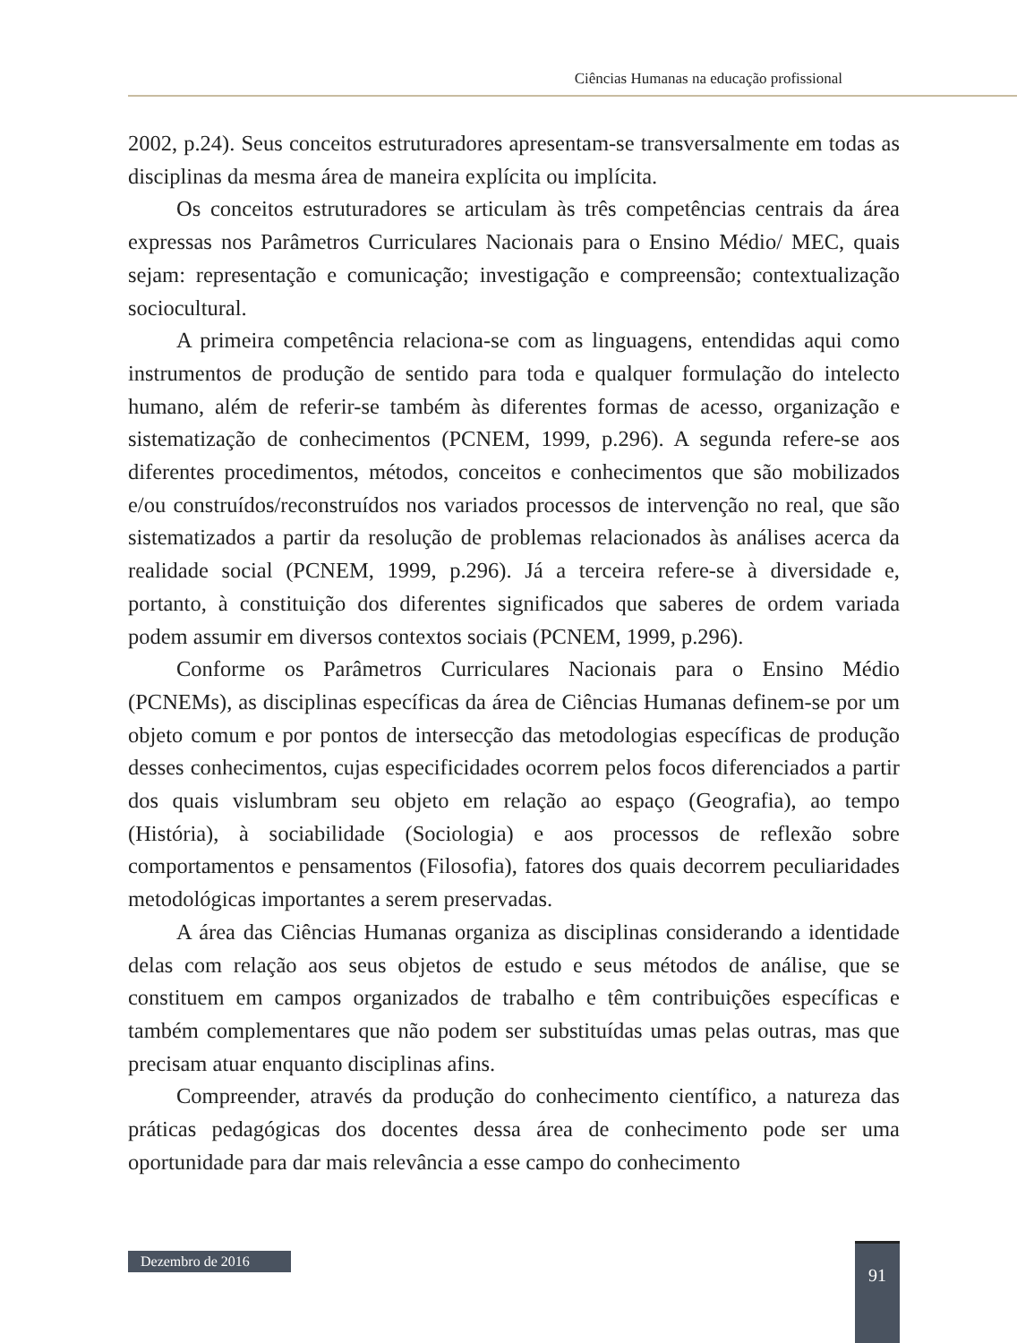Ciências Humanas na educação profissional
2002, p.24). Seus conceitos estruturadores apresentam-se transversalmente em todas as disciplinas da mesma área de maneira explícita ou implícita.
Os conceitos estruturadores se articulam às três competências centrais da área expressas nos Parâmetros Curriculares Nacionais para o Ensino Médio/ MEC, quais sejam: representação e comunicação; investigação e compreensão; contextualização sociocultural.
A primeira competência relaciona-se com as linguagens, entendidas aqui como instrumentos de produção de sentido para toda e qualquer formulação do intelecto humano, além de referir-se também às diferentes formas de acesso, organização e sistematização de conhecimentos (PCNEM, 1999, p.296). A segunda refere-se aos diferentes procedimentos, métodos, conceitos e conhecimentos que são mobilizados e/ou construídos/reconstruídos nos variados processos de intervenção no real, que são sistematizados a partir da resolução de problemas relacionados às análises acerca da realidade social (PCNEM, 1999, p.296). Já a terceira refere-se à diversidade e, portanto, à constituição dos diferentes significados que saberes de ordem variada podem assumir em diversos contextos sociais (PCNEM, 1999, p.296).
Conforme os Parâmetros Curriculares Nacionais para o Ensino Médio (PCNEMs), as disciplinas específicas da área de Ciências Humanas definem-se por um objeto comum e por pontos de intersecção das metodologias específicas de produção desses conhecimentos, cujas especificidades ocorrem pelos focos diferenciados a partir dos quais vislumbram seu objeto em relação ao espaço (Geografia), ao tempo (História), à sociabilidade (Sociologia) e aos processos de reflexão sobre comportamentos e pensamentos (Filosofia), fatores dos quais decorrem peculiaridades metodológicas importantes a serem preservadas.
A área das Ciências Humanas organiza as disciplinas considerando a identidade delas com relação aos seus objetos de estudo e seus métodos de análise, que se constituem em campos organizados de trabalho e têm contribuições específicas e também complementares que não podem ser substituídas umas pelas outras, mas que precisam atuar enquanto disciplinas afins.
Compreender, através da produção do conhecimento científico, a natureza das práticas pedagógicas dos docentes dessa área de conhecimento pode ser uma oportunidade para dar mais relevância a esse campo do conhecimento
Dezembro de 2016 91